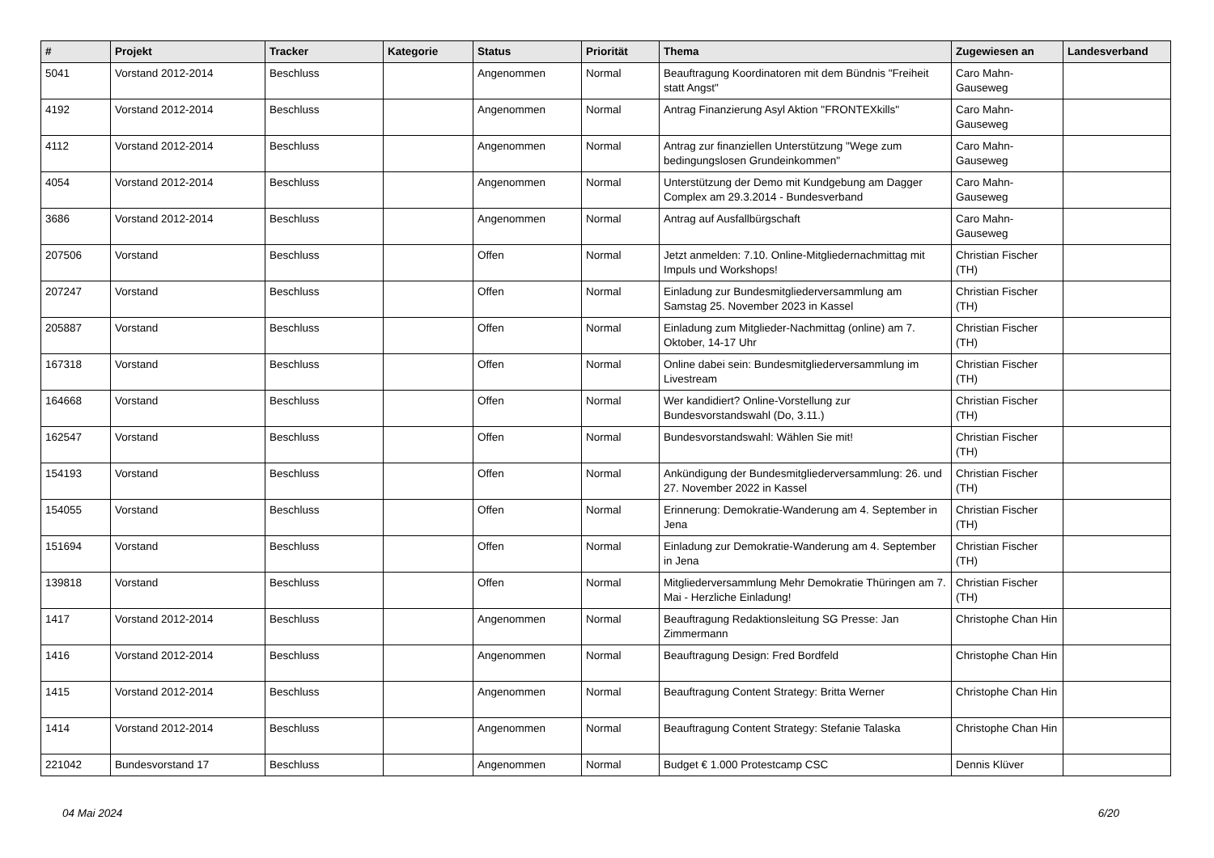| # | Projekt | Tracker | Kategorie | Status | Priorität | Thema | Zugewiesen an | Landesverband |
| --- | --- | --- | --- | --- | --- | --- | --- | --- |
| 5041 | Vorstand 2012-2014 | Beschluss | | Angenommen | Normal | Beauftragung Koordinatoren mit dem Bündnis "Freiheit statt Angst" | Caro Mahn-Gauseweg | |
| 4192 | Vorstand 2012-2014 | Beschluss | | Angenommen | Normal | Antrag Finanzierung Asyl Aktion "FRONTEXkills" | Caro Mahn-Gauseweg | |
| 4112 | Vorstand 2012-2014 | Beschluss | | Angenommen | Normal | Antrag zur finanziellen Unterstützung "Wege zum bedingungslosen Grundeinkommen" | Caro Mahn-Gauseweg | |
| 4054 | Vorstand 2012-2014 | Beschluss | | Angenommen | Normal | Unterstützung der Demo mit Kundgebung am Dagger Complex am 29.3.2014 - Bundesverband | Caro Mahn-Gauseweg | |
| 3686 | Vorstand 2012-2014 | Beschluss | | Angenommen | Normal | Antrag auf Ausfallbürgschaft | Caro Mahn-Gauseweg | |
| 207506 | Vorstand | Beschluss | | Offen | Normal | Jetzt anmelden: 7.10. Online-Mitgliedernachmittag mit Impuls und Workshops! | Christian Fischer (TH) | |
| 207247 | Vorstand | Beschluss | | Offen | Normal | Einladung zur Bundesmitgliederversammlung am Samstag 25. November 2023 in Kassel | Christian Fischer (TH) | |
| 205887 | Vorstand | Beschluss | | Offen | Normal | Einladung zum Mitglieder-Nachmittag (online) am 7. Oktober, 14-17 Uhr | Christian Fischer (TH) | |
| 167318 | Vorstand | Beschluss | | Offen | Normal | Online dabei sein: Bundesmitgliederversammlung im Livestream | Christian Fischer (TH) | |
| 164668 | Vorstand | Beschluss | | Offen | Normal | Wer kandidiert? Online-Vorstellung zur Bundesvorstandswahl (Do, 3.11.) | Christian Fischer (TH) | |
| 162547 | Vorstand | Beschluss | | Offen | Normal | Bundesvorstandswahl: Wählen Sie mit! | Christian Fischer (TH) | |
| 154193 | Vorstand | Beschluss | | Offen | Normal | Ankündigung der Bundesmitgliederversammlung: 26. und 27. November 2022 in Kassel | Christian Fischer (TH) | |
| 154055 | Vorstand | Beschluss | | Offen | Normal | Erinnerung: Demokratie-Wanderung am 4. September in Jena | Christian Fischer (TH) | |
| 151694 | Vorstand | Beschluss | | Offen | Normal | Einladung zur Demokratie-Wanderung am 4. September in Jena | Christian Fischer (TH) | |
| 139818 | Vorstand | Beschluss | | Offen | Normal | Mitgliederversammlung Mehr Demokratie Thüringen am 7. Mai - Herzliche Einladung! | Christian Fischer (TH) | |
| 1417 | Vorstand 2012-2014 | Beschluss | | Angenommen | Normal | Beauftragung Redaktionsleitung SG Presse: Jan Zimmermann | Christophe Chan Hin | |
| 1416 | Vorstand 2012-2014 | Beschluss | | Angenommen | Normal | Beauftragung Design: Fred Bordfeld | Christophe Chan Hin | |
| 1415 | Vorstand 2012-2014 | Beschluss | | Angenommen | Normal | Beauftragung Content Strategy: Britta Werner | Christophe Chan Hin | |
| 1414 | Vorstand 2012-2014 | Beschluss | | Angenommen | Normal | Beauftragung Content Strategy: Stefanie Talaska | Christophe Chan Hin | |
| 221042 | Bundesvorstand 17 | Beschluss | | Angenommen | Normal | Budget € 1.000 Protestcamp CSC | Dennis Klüver | |
04 Mai 2024 6/20